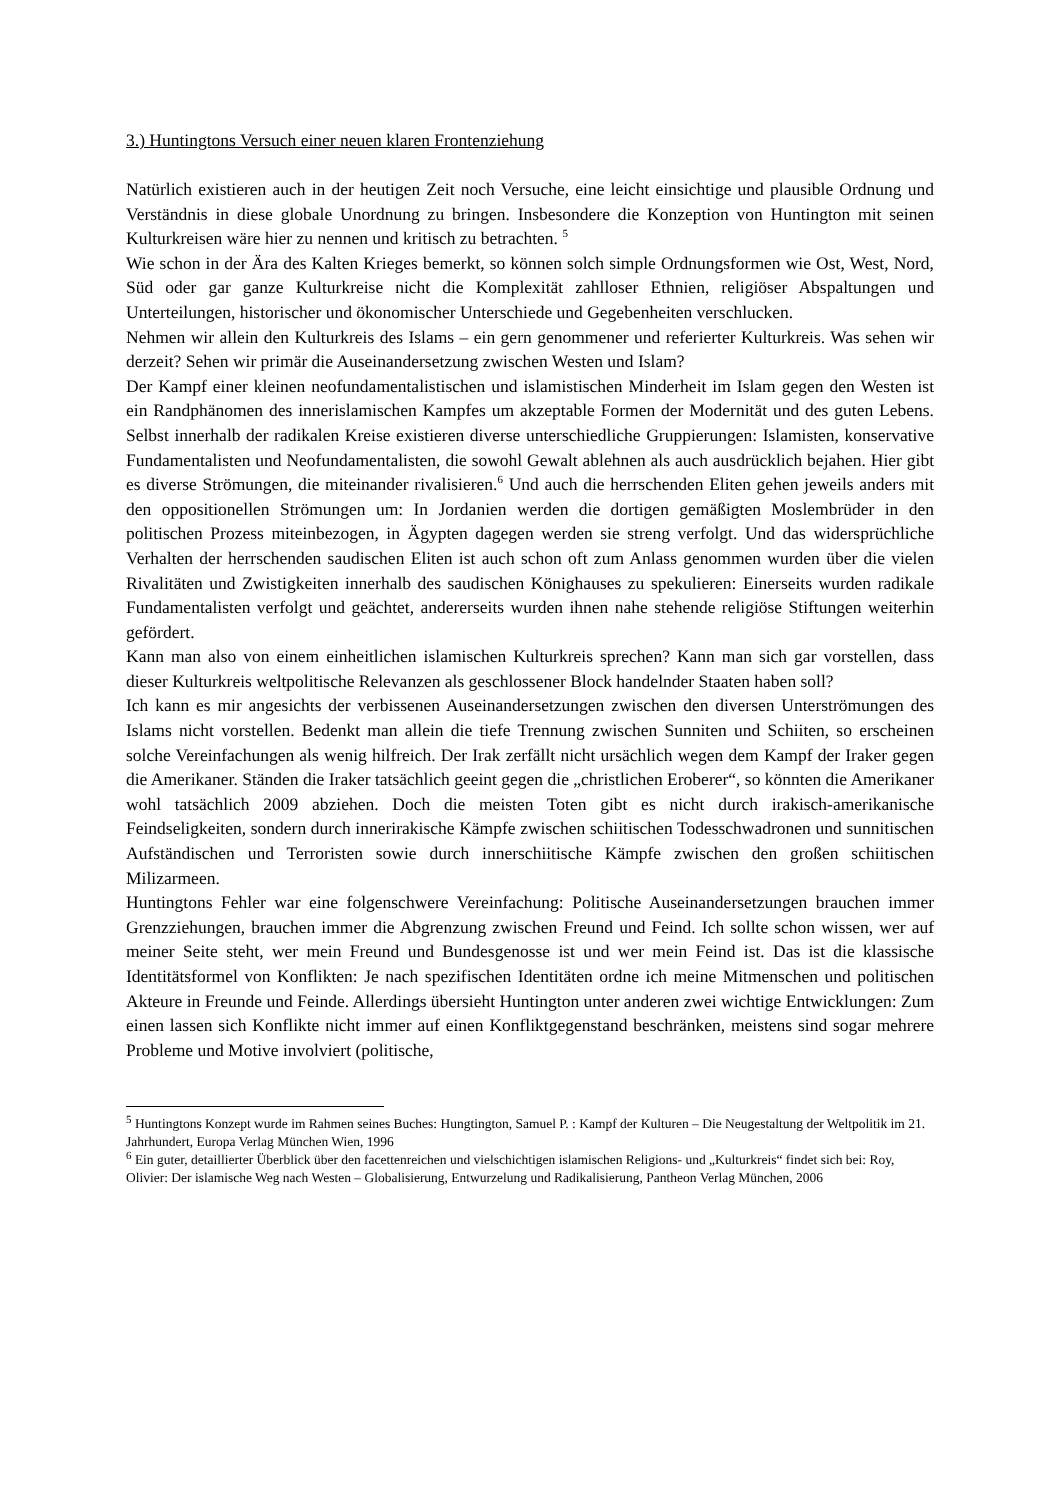3.) Huntingtons Versuch einer neuen klaren Frontenziehung
Natürlich existieren auch in der heutigen Zeit noch Versuche, eine leicht einsichtige und plausible Ordnung und Verständnis in diese globale Unordnung zu bringen. Insbesondere die Konzeption von Huntington mit seinen Kulturkreisen wäre hier zu nennen und kritisch zu betrachten. <sup>5</sup>
Wie schon in der Ära des Kalten Krieges bemerkt, so können solch simple Ordnungsformen wie Ost, West, Nord, Süd oder gar ganze Kulturkreise nicht die Komplexität zahlloser Ethnien, religiöser Abspaltungen und Unterteilungen, historischer und ökonomischer Unterschiede und Gegebenheiten verschlucken.
Nehmen wir allein den Kulturkreis des Islams – ein gern genommener und referierter Kulturkreis. Was sehen wir derzeit? Sehen wir primär die Auseinandersetzung zwischen Westen und Islam?
Der Kampf einer kleinen neofundamentalistischen und islamistischen Minderheit im Islam gegen den Westen ist ein Randphänomen des innerislamischen Kampfes um akzeptable Formen der Modernität und des guten Lebens. Selbst innerhalb der radikalen Kreise existieren diverse unterschiedliche Gruppierungen: Islamisten, konservative Fundamentalisten und Neofundamentalisten, die sowohl Gewalt ablehnen als auch ausdrücklich bejahen. Hier gibt es diverse Strömungen, die miteinander rivalisieren.<sup>6</sup> Und auch die herrschenden Eliten gehen jeweils anders mit den oppositionellen Strömungen um: In Jordanien werden die dortigen gemäßigten Moslembrüder in den politischen Prozess miteinbezogen, in Ägypten dagegen werden sie streng verfolgt. Und das widersprüchliche Verhalten der herrschenden saudischen Eliten ist auch schon oft zum Anlass genommen wurden über die vielen Rivalitäten und Zwistigkeiten innerhalb des saudischen Könighauses zu spekulieren: Einerseits wurden radikale Fundamentalisten verfolgt und geächtet, andererseits wurden ihnen nahe stehende religiöse Stiftungen weiterhin gefördert.
Kann man also von einem einheitlichen islamischen Kulturkreis sprechen? Kann man sich gar vorstellen, dass dieser Kulturkreis weltpolitische Relevanzen als geschlossener Block handelnder Staaten haben soll?
Ich kann es mir angesichts der verbissenen Auseinandersetzungen zwischen den diversen Unterströmungen des Islams nicht vorstellen. Bedenkt man allein die tiefe Trennung zwischen Sunniten und Schiiten, so erscheinen solche Vereinfachungen als wenig hilfreich. Der Irak zerfällt nicht ursächlich wegen dem Kampf der Iraker gegen die Amerikaner. Ständen die Iraker tatsächlich geeint gegen die „christlichen Eroberer“, so könnten die Amerikaner wohl tatsächlich 2009 abziehen. Doch die meisten Toten gibt es nicht durch irakisch-amerikanische Feindseligkeiten, sondern durch innerirakische Kämpfe zwischen schiitischen Todesschwadronen und sunnitischen Aufständischen und Terroristen sowie durch innerschiitische Kämpfe zwischen den großen schiitischen Milizarmeen.
Huntingtons Fehler war eine folgenschwere Vereinfachung: Politische Auseinandersetzungen brauchen immer Grenzziehungen, brauchen immer die Abgrenzung zwischen Freund und Feind. Ich sollte schon wissen, wer auf meiner Seite steht, wer mein Freund und Bundesgenosse ist und wer mein Feind ist. Das ist die klassische Identitätsformel von Konflikten: Je nach spezifischen Identitäten ordne ich meine Mitmenschen und politischen Akteure in Freunde und Feinde. Allerdings übersieht Huntington unter anderen zwei wichtige Entwicklungen: Zum einen lassen sich Konflikte nicht immer auf einen Konfliktgegenstand beschränken, meistens sind sogar mehrere Probleme und Motive involviert (politische,
<sup>5</sup> Huntingtons Konzept wurde im Rahmen seines Buches: Hungtington, Samuel P. : Kampf der Kulturen – Die Neugestaltung der Weltpolitik im 21. Jahrhundert, Europa Verlag München Wien, 1996
<sup>6</sup> Ein guter, detaillierter Überblick über den facettenreichen und vielschichtigen islamischen Religions- und „Kulturkreis“ findet sich bei: Roy, Olivier: Der islamische Weg nach Westen – Globalisierung, Entwurzelung und Radikalisierung, Pantheon Verlag München, 2006